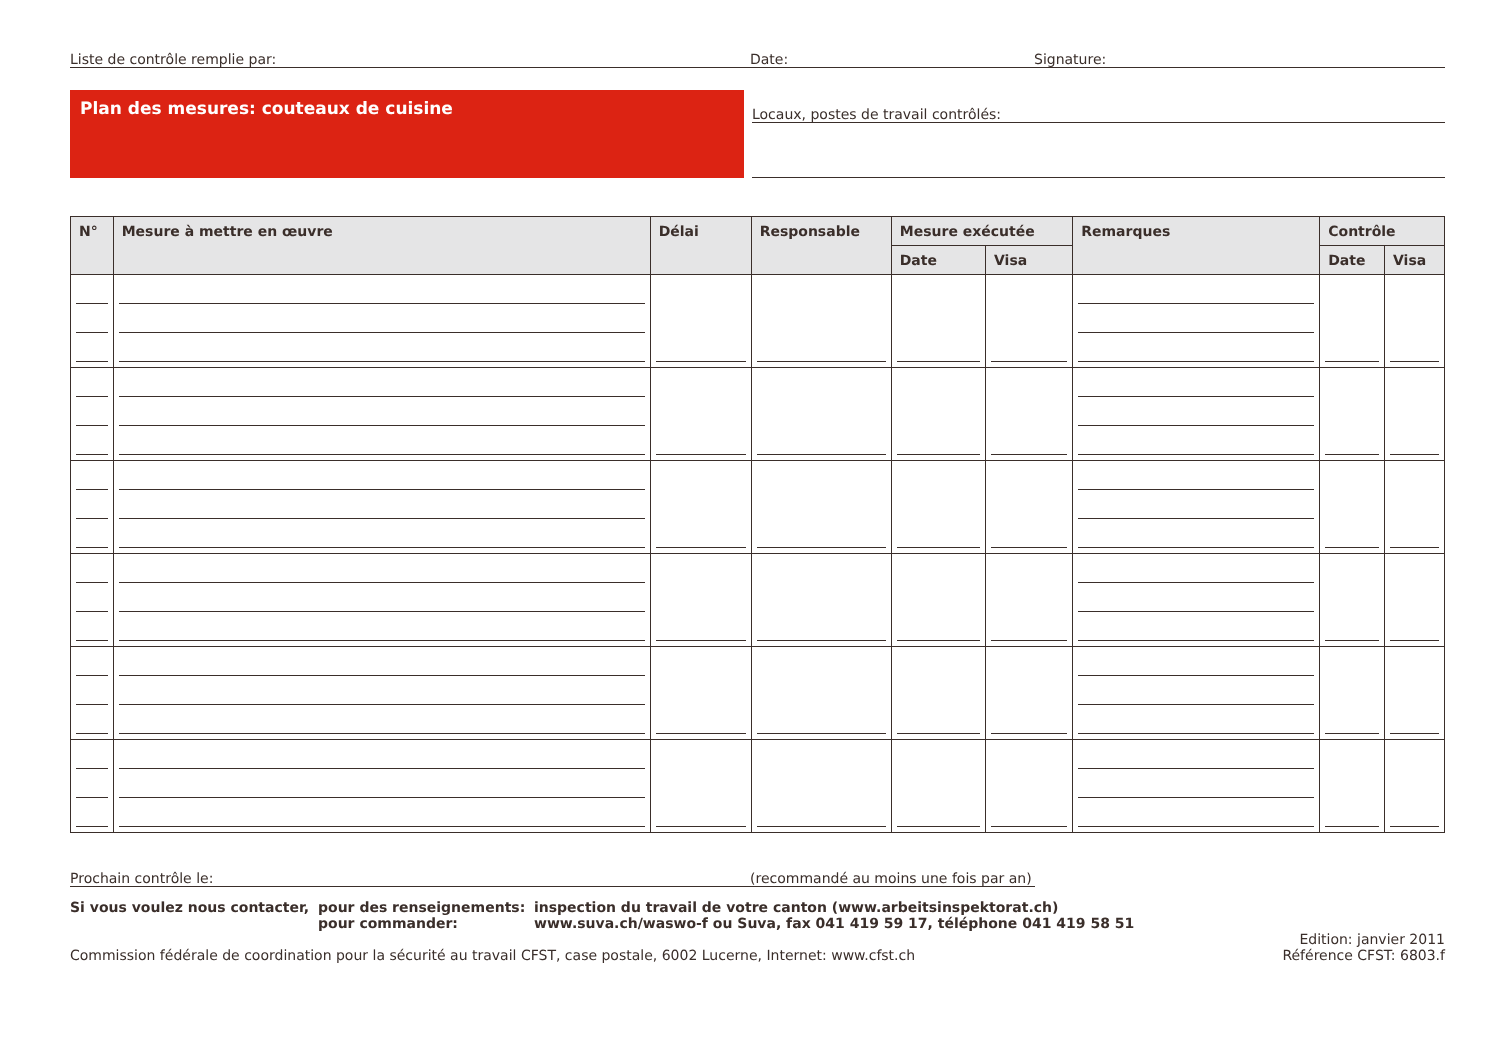Liste de contrôle remplie par: Date: Signature:
Plan des mesures: couteaux de cuisine
Locaux, postes de travail contrôlés:
| N° | Mesure à mettre en œuvre | Délai | Responsable | Mesure exécutée | | Remarques | Contrôle | |
| --- | --- | --- | --- | --- | --- | --- | --- | --- |
| | | | | Date | Visa | | Date | Visa |
Prochain contrôle le: (recommandé au moins une fois par an)
Si vous voulez nous contacter, pour des renseignements:
pour commander: inspection du travail de votre canton (www.arbeitsinspektorat.ch)
www.suva.ch/waswo-f ou Suva, fax 041 419 59 17, téléphone 041 419 58 51
Commission fédérale de coordination pour la sécurité au travail CFST, case postale, 6002 Lucerne, Internet: www.cfst.ch Edition: janvier 2011
Référence CFST: 6803.f